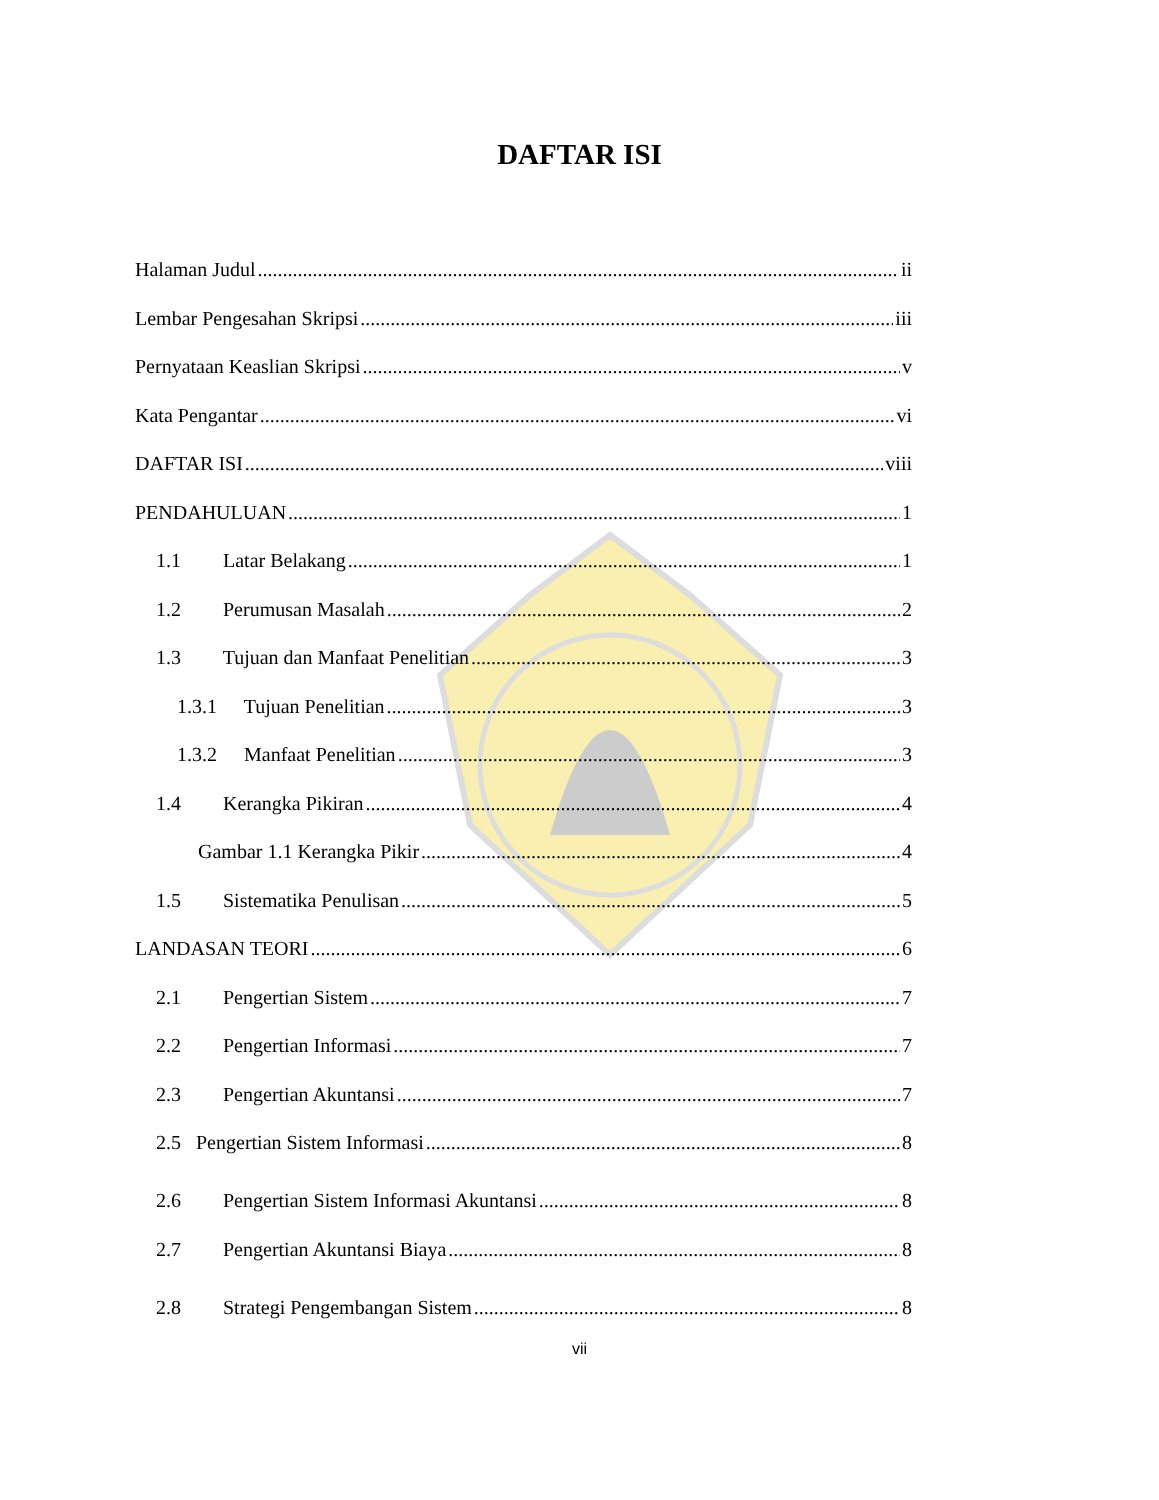DAFTAR ISI
Halaman Judul ii
Lembar Pengesahan Skripsi iii
Pernyataan Keaslian Skripsi v
Kata Pengantar vi
DAFTAR ISI viii
PENDAHULUAN 1
1.1 Latar Belakang 1
1.2 Perumusan Masalah 2
1.3 Tujuan dan Manfaat Penelitian 3
1.3.1 Tujuan Penelitian 3
1.3.2 Manfaat Penelitian 3
1.4 Kerangka Pikiran 4
Gambar 1.1 Kerangka Pikir 4
1.5 Sistematika Penulisan 5
LANDASAN TEORI 6
2.1 Pengertian Sistem 7
2.2 Pengertian Informasi 7
2.3 Pengertian Akuntansi 7
2.5 Pengertian Sistem Informasi 8
2.6 Pengertian Sistem Informasi Akuntansi 8
2.7 Pengertian Akuntansi Biaya 8
2.8 Strategi Pengembangan Sistem 8
vii